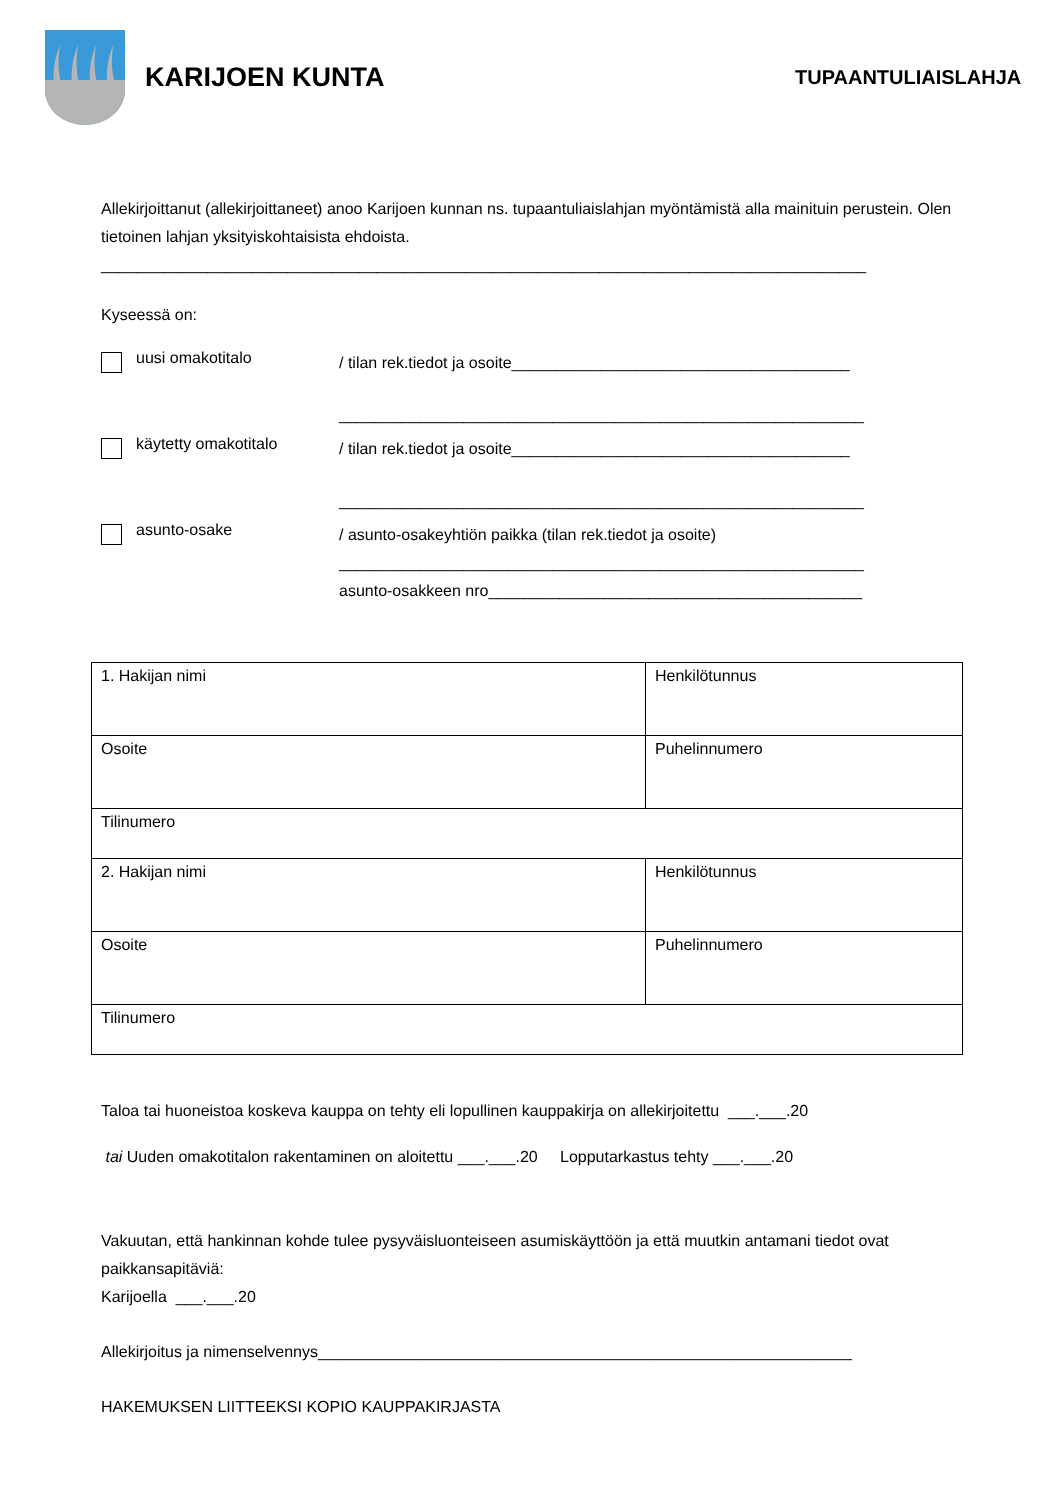KARIJOEN KUNTA
TUPAANTULIAISLAHJA
Allekirjoittanut (allekirjoittaneet) anoo Karijoen kunnan ns. tupaantuliaislahjan myöntämistä alla mainituin perustein. Olen tietoinen lahjan yksityiskohtaisista ehdoista.
______________________________________________________________________________________
Kyseessä on:
uusi omakotitalo
/ tilan rek.tiedot ja osoite______________________________________
___________________________________________________________
käytetty omakotitalo
/ tilan rek.tiedot ja osoite______________________________________
___________________________________________________________
asunto-osake
/ asunto-osakeyhtiön paikka (tilan rek.tiedot ja osoite)
___________________________________________________________
asunto-osakkeen nro__________________________________________
| 1. Hakijan nimi | Henkilötunnus |
| Osoite | Puhelinnumero |
| Tilinumero | |
| 2. Hakijan nimi | Henkilötunnus |
| Osoite | Puhelinnumero |
| Tilinumero | |
Taloa tai huoneistoa koskeva kauppa on tehty eli lopullinen kauppakirja on allekirjoitettu ___.___.20
tai Uuden omakotitalon rakentaminen on aloitettu ___.___.20 Lopputarkastus tehty ___.___.20
Vakuutan, että hankinnan kohde tulee pysyväisluonteiseen asumiskäyttöön ja että muutkin antamani tiedot ovat paikkansapitäviä:
Karijoella ___.___.20
Allekirjoitus ja nimenselvennys____________________________________________________________
HAKEMUKSEN LIITTEEKSI KOPIO KAUPPAKIRJASTA